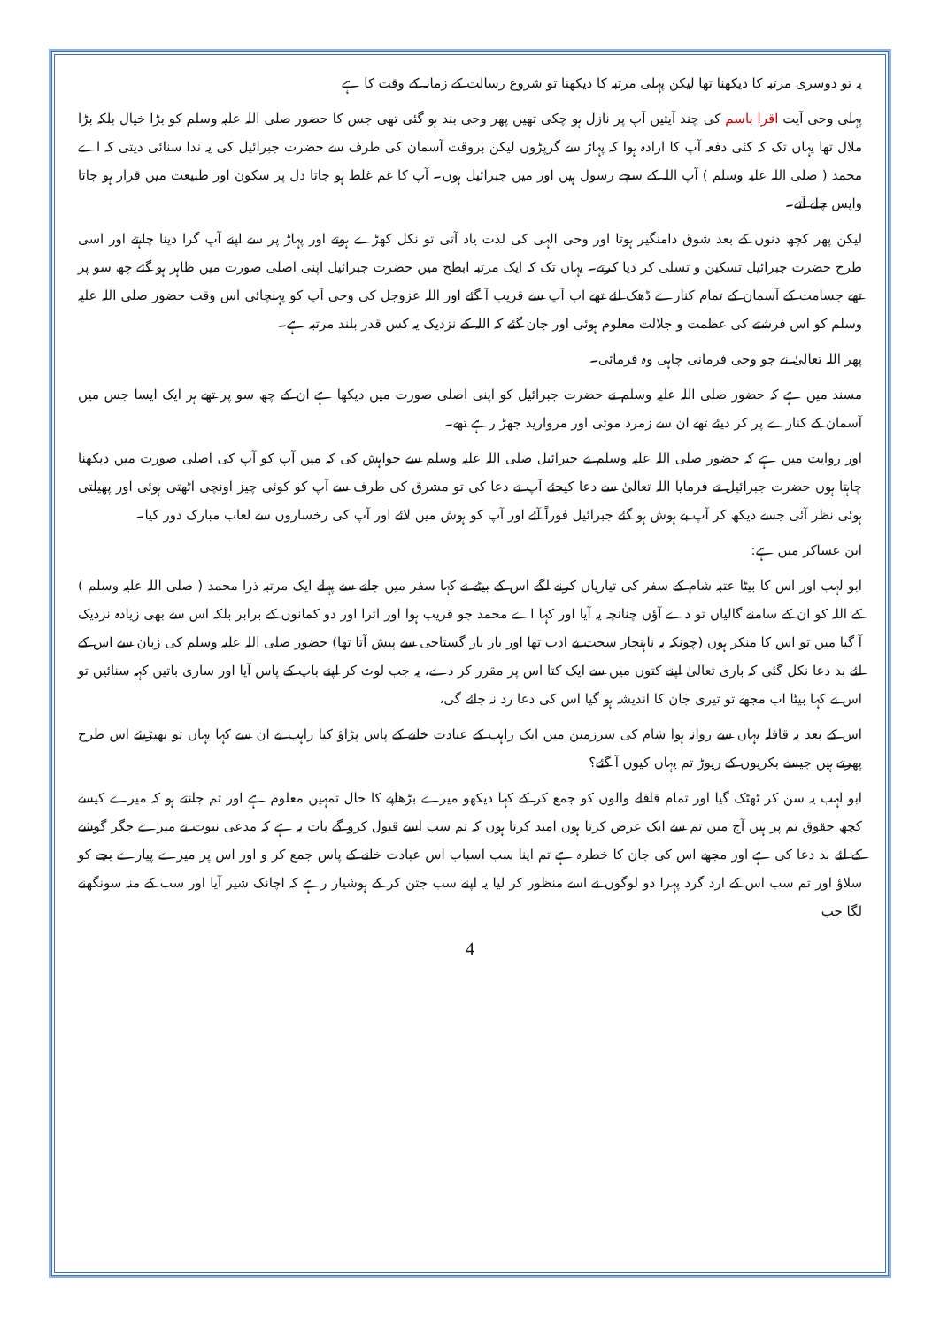یہ تو دوسری مرتبہ کا دیکھنا تھا لیکن پہلی مرتبہ کا دیکھنا تو شروع رسالت کے زمانہ کے وقت کا ہے
پہلی وحی آیت اقرا باسم کی چند آیتیں آپ پر نازل ہو چکی تھیں پھر وحی بند ہو گئی تھی جس کا حضور صلی اللہ علیہ وسلم کو بڑا خیال بلکہ بڑا ملال تھا یہاں تک کہ کئی دفعہ آپ کا ارادہ ہوا کہ پہاڑ سے گرپڑوں لیکن بروقت آسمان کی طرف سے حضرت جبرائیل کی یہ ندا سنائی دیتی کہ اے محمد ( صلی اللہ علیہ وسلم ) آپ اللہ کے سچے رسول ہیں اور میں جبرائیل ہوں۔ آپ کا غم غلط ہو جاتا دل پر سکون اور طبیعت میں قرار ہو جاتا واپس چلے آتے۔
لیکن پھر کچھ دنوں کے بعد شوق دامنگیر ہوتا اور وحی الہی کی لذت یاد آتی تو نکل کھڑے ہوتے اور پہاڑ پر سے اپنے آپ گرا دینا چاہتے اور اسی طرح حضرت جبرائیل تسکین و تسلی کر دیا کرتے۔ یہاں تک کہ ایک مرتبہ ابطح میں حضرت جبرائیل اپنی اصلی صورت میں ظاہر ہو گئے چھ سو پر تھے جسامت کے آسمان کے تمام کنارے ڈھک لئے تھے اب آپ سے قریب آ گئے اور اللہ عزوجل کی وحی آپ کو پہنچائی اس وقت حضور صلی اللہ علیہ وسلم کو اس فرشتے کی عظمت و جلالت معلوم ہوئی اور جان گئے کہ اللہ کے نزدیک یہ کس قدر بلند مرتبہ ہے۔
پھر اللہ تعالیٰ نے جو وحی فرمانی چاہی وہ فرمائی۔
مسند میں ہے کہ حضور صلی اللہ علیہ وسلم نے حضرت جبرائیل کو اپنی اصلی صورت میں دیکھا ہے ان کے چھ سو پر تھے ہر ایک ایسا جس میں آسمان کے کنارے پر کر دیئے تھے ان سے زمرد موتی اور مروارید جھڑ رہے تھے۔
اور روایت میں ہے کہ حضور صلی اللہ علیہ وسلم نے جبرائیل صلی اللہ علیہ وسلم سے خواہش کی کہ میں آپ کو آپ کی اصلی صورت میں دیکھنا چاہتا ہوں حضرت جبرائیل نے فرمایا اللہ تعالیٰ سے دعا کیجئے آپ نے دعا کی تو مشرق کی طرف سے آپ کو کوئی چیز اونچی اٹھتی ہوئی اور پھیلتی ہوئی نظر آئی جسے دیکھ کر آپ بے ہوش ہو گئے جبرائیل فوراً آئے اور آپ کو ہوش میں لائے اور آپ کی رخساروں سے لعاب مبارک دور کیا۔
ابن عساکر میں ہے:
ابو لہب اور اس کا بیٹا عتبہ شام کے سفر کی تیاریاں کرنے لگے اس کے بیٹے نے کہا سفر میں جانے سے پہلے ایک مرتبہ ذرا محمد ( صلی اللہ علیہ وسلم ) کے اللہ کو ان کے سامنے گالیاں تو دے آؤں چنانچہ یہ آیا اور کہا اے محمد جو قریب ہوا اور اترا اور دو کمانوں کے برابر بلکہ اس سے بھی زیادہ نزدیک آ گیا میں تو اس کا منکر ہوں (چونکہ یہ ناہنجار سخت بے ادب تھا اور بار بار گستاخی سے پیش آتا تھا) حضور صلی اللہ علیہ وسلم کی زبان سے اس کے لئے بد دعا نکل گئی کہ باری تعالیٰ اپنے کتوں میں سے ایک کتا اس پر مقرر کر دے، یہ جب لوٹ کر اپنے باپ کے پاس آیا اور ساری باتیں کہہ سنائیں تو اس نے کہا بیٹا اب مجھے تو تیری جان کا اندیشہ ہو گیا اس کی دعا رد نہ جائے گی،
اس کے بعد یہ قافلہ یہاں سے روانہ ہوا شام کی سرزمین میں ایک راہب کے عبادت خانے کے پاس پڑاؤ کیا راہب نے ان سے کہا یہاں تو بھیڑیئے اس طرح پھرتے ہیں جیسے بکریوں کے ریوڑ تم یہاں کیوں آ گئے؟
ابو لہب یہ سن کر ٹھٹک گیا اور تمام قافلے والوں کو جمع کر کے کہا دیکھو میرے بڑھاپے کا حال تمہیں معلوم ہے اور تم جانتے ہو کہ میرے کیسے کچھ حقوق تم پر ہیں آج میں تم سے ایک عرض کرتا ہوں امید کرتا ہوں کہ تم سب اسے قبول کرو گے بات یہ ہے کہ مدعی نبوت نے میرے جگر گوشے کے لئے بد دعا کی ہے اور مجھے اس کی جان کا خطرہ ہے تم اپنا سب اسباب اس عبادت خانے کے پاس جمع کر و اور اس پر میرے پیارے بچے کو سلاؤ اور تم سب اس کے ارد گرد پہرا دو لوگوں نے اسے منظور کر لیا یہ اپنے سب جتن کر کے ہوشیار رہے کہ اچانک شیر آیا اور سب کے منہ سونگھنے لگا جب
4